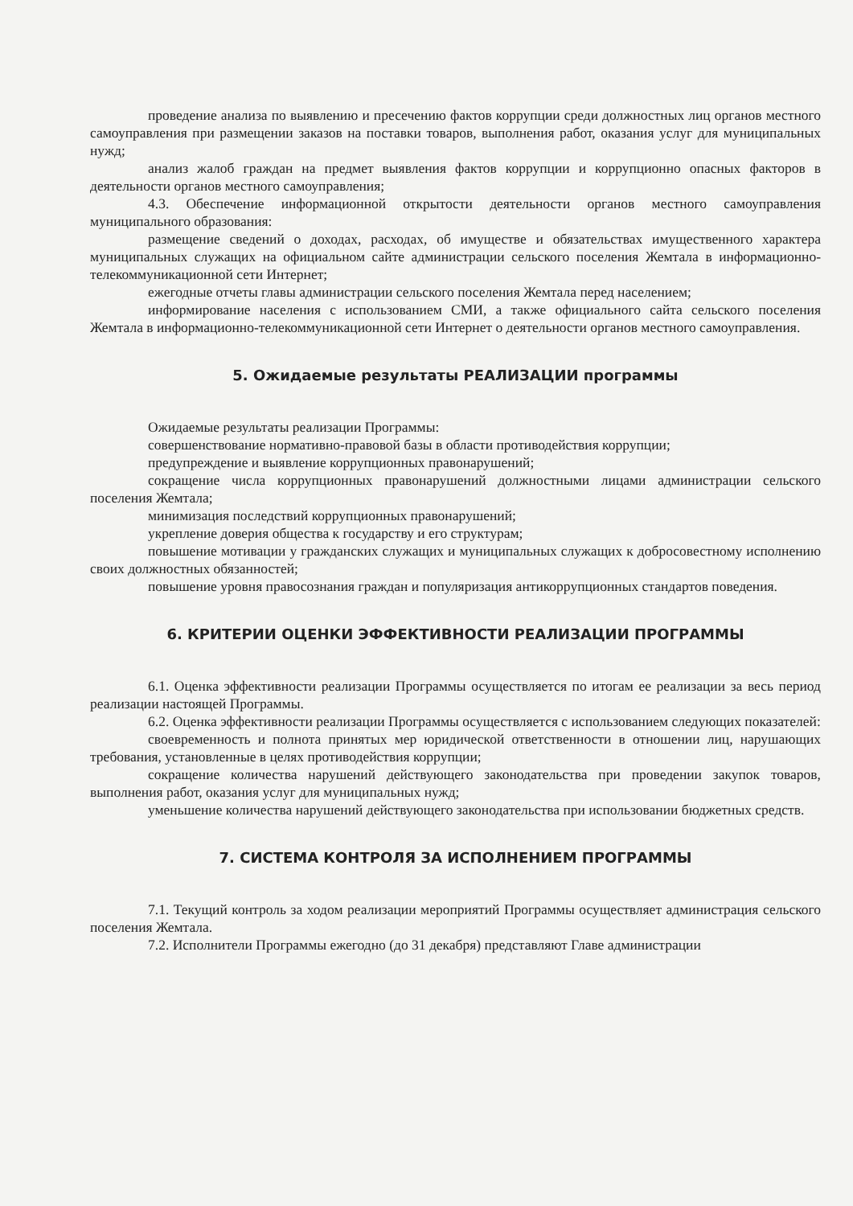проведение анализа по выявлению и пресечению фактов коррупции среди должностных лиц органов местного самоуправления при размещении заказов на поставки товаров, выполнения работ, оказания услуг для муниципальных нужд;
анализ жалоб граждан на предмет выявления фактов коррупции и коррупционно опасных факторов в деятельности органов местного самоуправления;
4.3. Обеспечение информационной открытости деятельности органов местного самоуправления муниципального образования:
размещение сведений о доходах, расходах, об имуществе и обязательствах имущественного характера муниципальных служащих на официальном сайте администрации сельского поселения Жемтала в информационно-телекоммуникационной сети Интернет;
ежегодные отчеты главы администрации сельского поселения Жемтала перед населением;
информирование населения с использованием СМИ, а также официального сайта сельского поселения Жемтала в информационно-телекоммуникационной сети Интернет о деятельности органов местного самоуправления.
5. Ожидаемые результаты РЕАЛИЗАЦИИ программы
Ожидаемые результаты реализации Программы:
совершенствование нормативно-правовой базы в области противодействия коррупции;
предупреждение и выявление коррупционных правонарушений;
сокращение числа коррупционных правонарушений должностными лицами администрации сельского поселения Жемтала;
минимизация последствий коррупционных правонарушений;
укрепление доверия общества к государству и его структурам;
повышение мотивации у гражданских служащих и муниципальных служащих к добросовестному исполнению своих должностных обязанностей;
повышение уровня правосознания граждан и популяризация антикоррупционных стандартов поведения.
6. КРИТЕРИИ ОЦЕНКИ ЭФФЕКТИВНОСТИ РЕАЛИЗАЦИИ ПРОГРАММЫ
6.1. Оценка эффективности реализации Программы осуществляется по итогам ее реализации за весь период реализации настоящей Программы.
6.2. Оценка эффективности реализации Программы осуществляется с использованием следующих показателей:
своевременность и полнота принятых мер юридической ответственности в отношении лиц, нарушающих требования, установленные в целях противодействия коррупции;
сокращение количества нарушений действующего законодательства при проведении закупок товаров, выполнения работ, оказания услуг для муниципальных нужд;
уменьшение количества нарушений действующего законодательства при использовании бюджетных средств.
7. СИСТЕМА КОНТРОЛЯ ЗА ИСПОЛНЕНИЕМ ПРОГРАММЫ
7.1. Текущий контроль за ходом реализации мероприятий Программы осуществляет администрация сельского поселения Жемтала.
7.2. Исполнители Программы ежегодно (до 31 декабря) представляют Главе администрации